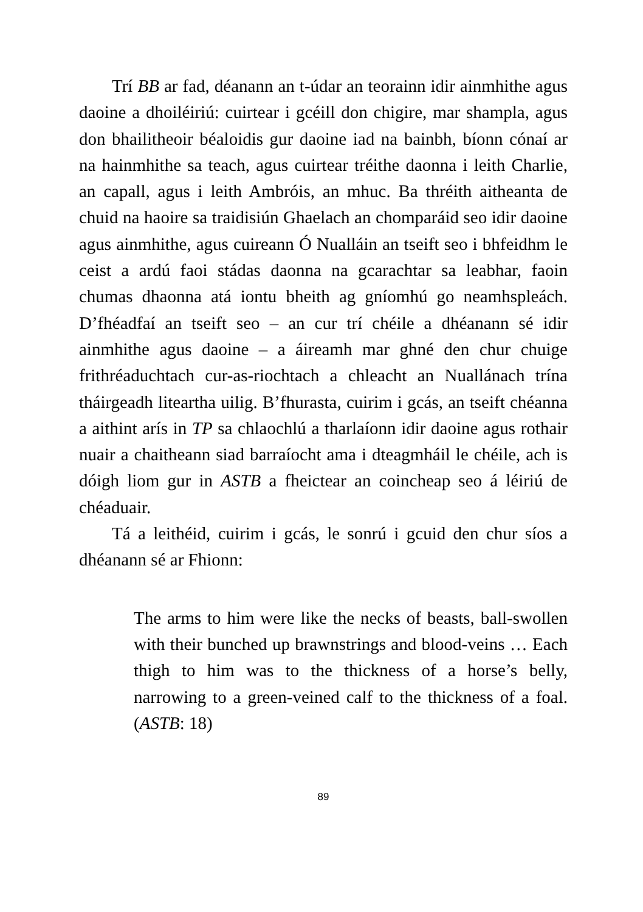Trí BB ar fad, déanann an t-údar an teorainn idir ainmhithe agus daoine a dhoiléiriú: cuirtear i gcéill don chigire, mar shampla, agus don bhailitheoir béaloidis gur daoine iad na bainbh, bíonn cónaí ar na hainmhithe sa teach, agus cuirtear tréithe daonna i leith Charlie, an capall, agus i leith Ambróis, an mhuc. Ba thréith aitheanta de chuid na haoire sa traidisiún Ghaelach an chomparáid seo idir daoine agus ainmhithe, agus cuireann Ó Nualláin an tseift seo i bhfeidhm le ceist a ardú faoi stádas daonna na gcarachtar sa leabhar, faoin chumas dhaonna atá iontu bheith ag gníomhú go neamhspleách. D’fhéadfaí an tseift seo – an cur trí chéile a dhéanann sé idir ainmhithe agus daoine – a áireamh mar ghné den chur chuige frithréaduchtach cur-as-riochtach a chleacht an Nuallánach trína tháirgeadh liteartha uilig. B’fhurasta, cuirim i gcás, an tseift chéanna a aithint arís in TP sa chlaochlú a tharlaíonn idir daoine agus rothair nuair a chaitheann siad barraíocht ama i dteagmháil le chéile, ach is dóigh liom gur in ASTB a fheictear an coincheap seo á léiriú de chéaduair.
Tá a leithéid, cuirim i gcás, le sonrú i gcuid den chur síos a dhéanann sé ar Fhionn:
The arms to him were like the necks of beasts, ball-swollen with their bunched up brawnstrings and blood-veins … Each thigh to him was to the thickness of a horse’s belly, narrowing to a green-veined calf to the thickness of a foal. (ASTB: 18)
89